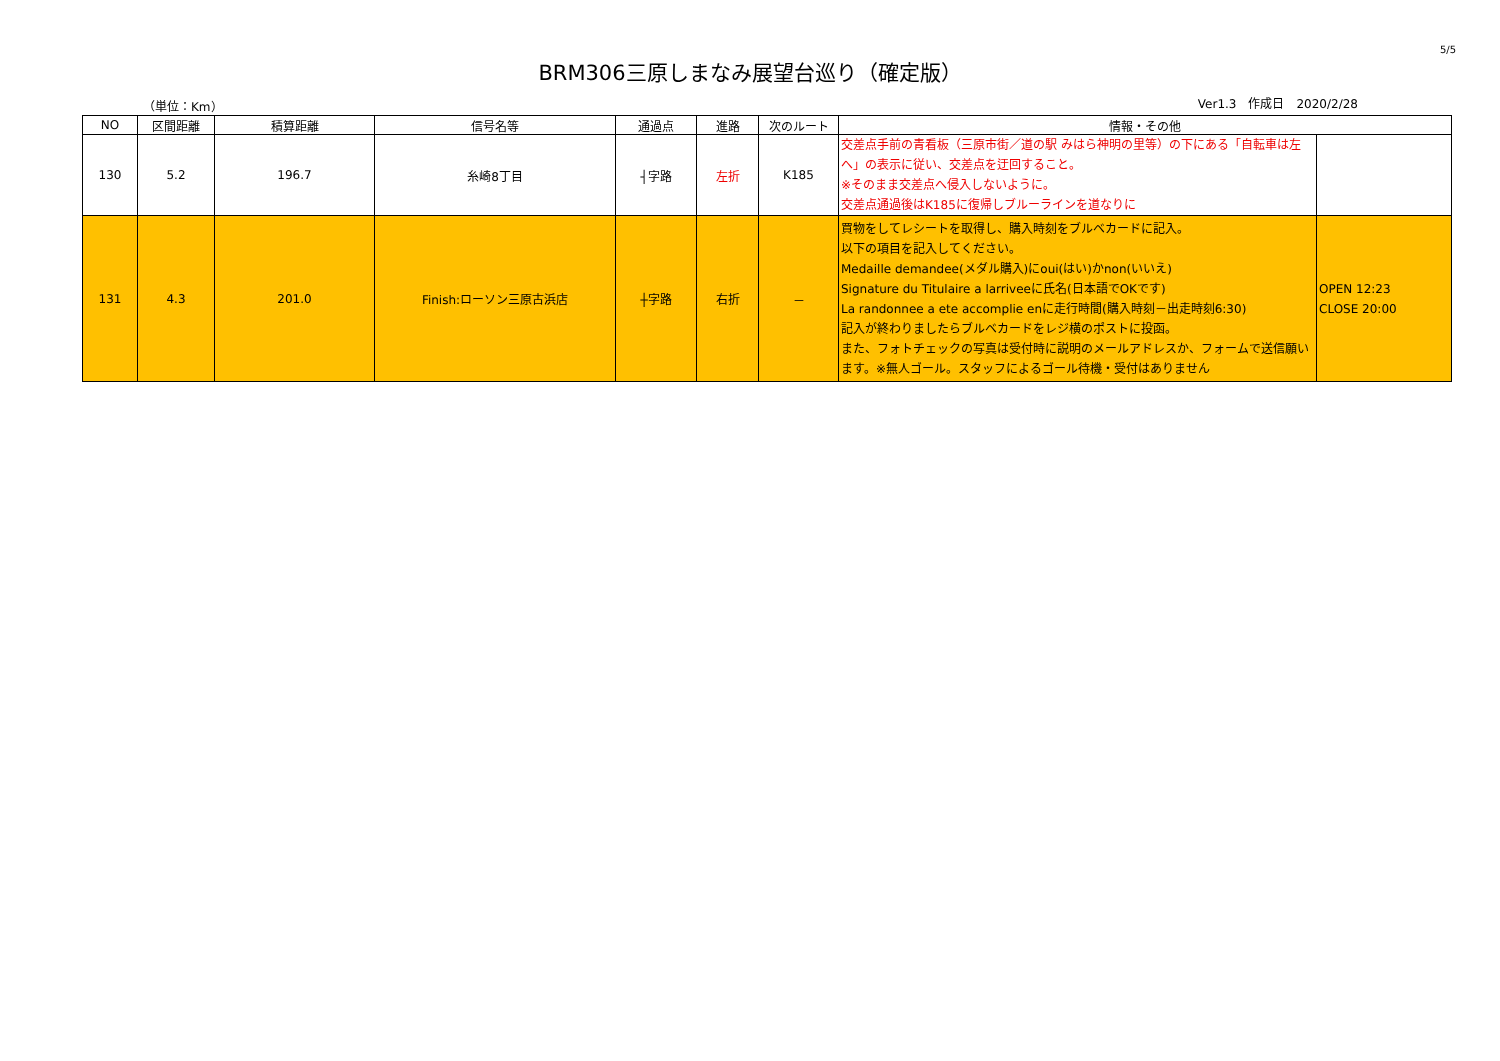5/5
BRM306三原しまなみ展望台巡り（確定版）
（単位：Km） Ver1.3　作成日　2020/2/28
| NO | 区間距離 | 積算距離 | 信号名等 | 通過点 | 進路 | 次のルート | 情報・その他 | |
| --- | --- | --- | --- | --- | --- | --- | --- | --- |
| 130 | 5.2 | 196.7 | 糸崎8丁目 | ┤字路 | 左折 | K185 | 交差点手前の青看板（三原市街／道の駅 みはら神明の里等）の下にある「自転車は左へ」の表示に従い、交差点を迂回すること。 ※そのまま交差点へ侵入しないように。 交差点通過後はK185に復帰しブルーラインを道なりに | |
| 131 | 4.3 | 201.0 | Finish:ローソン三原古浜店 | ┼字路 | 右折 | － | 買物をしてレシートを取得し、購入時刻をブルベカードに記入。 以下の項目を記入してください。 Medaille demandee(メダル購入)にoui(はい)かnon(いいえ) Signature du Titulaire a larriveeに氏名(日本語でOKです) La randonnee a ete accomplie enに走行時間(購入時刻－出走時刻6:30) 記入が終わりましたらブルベカードをレジ横のポストに投函。 また、フォトチェックの写真は受付時に説明のメールアドレスか、フォームで送信願います。※無人ゴール。スタッフによるゴール待機・受付はありません | OPEN 12:23 CLOSE 20:00 |